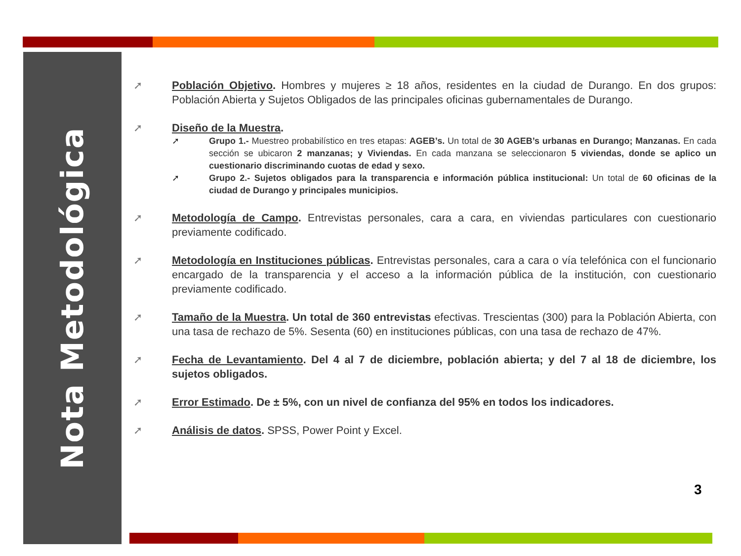Nota Metodológica
➚ Población Objetivo. Hombres y mujeres ≥ 18 años, residentes en la ciudad de Durango. En dos grupos: Población Abierta y Sujetos Obligados de las principales oficinas gubernamentales de Durango.
➚ Diseño de la Muestra.
➚ Grupo 1.- Muestreo probabilístico en tres etapas: AGEB’s. Un total de 30 AGEB’s urbanas en Durango; Manzanas. En cada sección se ubicaron 2 manzanas; y Viviendas. En cada manzana se seleccionaron 5 viviendas, donde se aplico un cuestionario discriminando cuotas de edad y sexo.
➚ Grupo 2.- Sujetos obligados para la transparencia e información pública institucional: Un total de 60 oficinas de la ciudad de Durango y principales municipios.
➚ Metodología de Campo. Entrevistas personales, cara a cara, en viviendas particulares con cuestionario previamente codificado.
➚ Metodología en Instituciones públicas. Entrevistas personales, cara a cara o vía telefónica con el funcionario encargado de la transparencia y el acceso a la información pública de la institución, con cuestionario previamente codificado.
➚ Tamaño de la Muestra. Un total de 360 entrevistas efectivas. Trescientas (300) para la Población Abierta, con una tasa de rechazo de 5%. Sesenta (60) en instituciones públicas, con una tasa de rechazo de 47%.
➚ Fecha de Levantamiento. Del 4 al 7 de diciembre, población abierta; y del 7 al 18 de diciembre, los sujetos obligados.
➚ Error Estimado. De ± 5%, con un nivel de confianza del 95% en todos los indicadores.
➚ Análisis de datos. SPSS, Power Point y Excel.
3